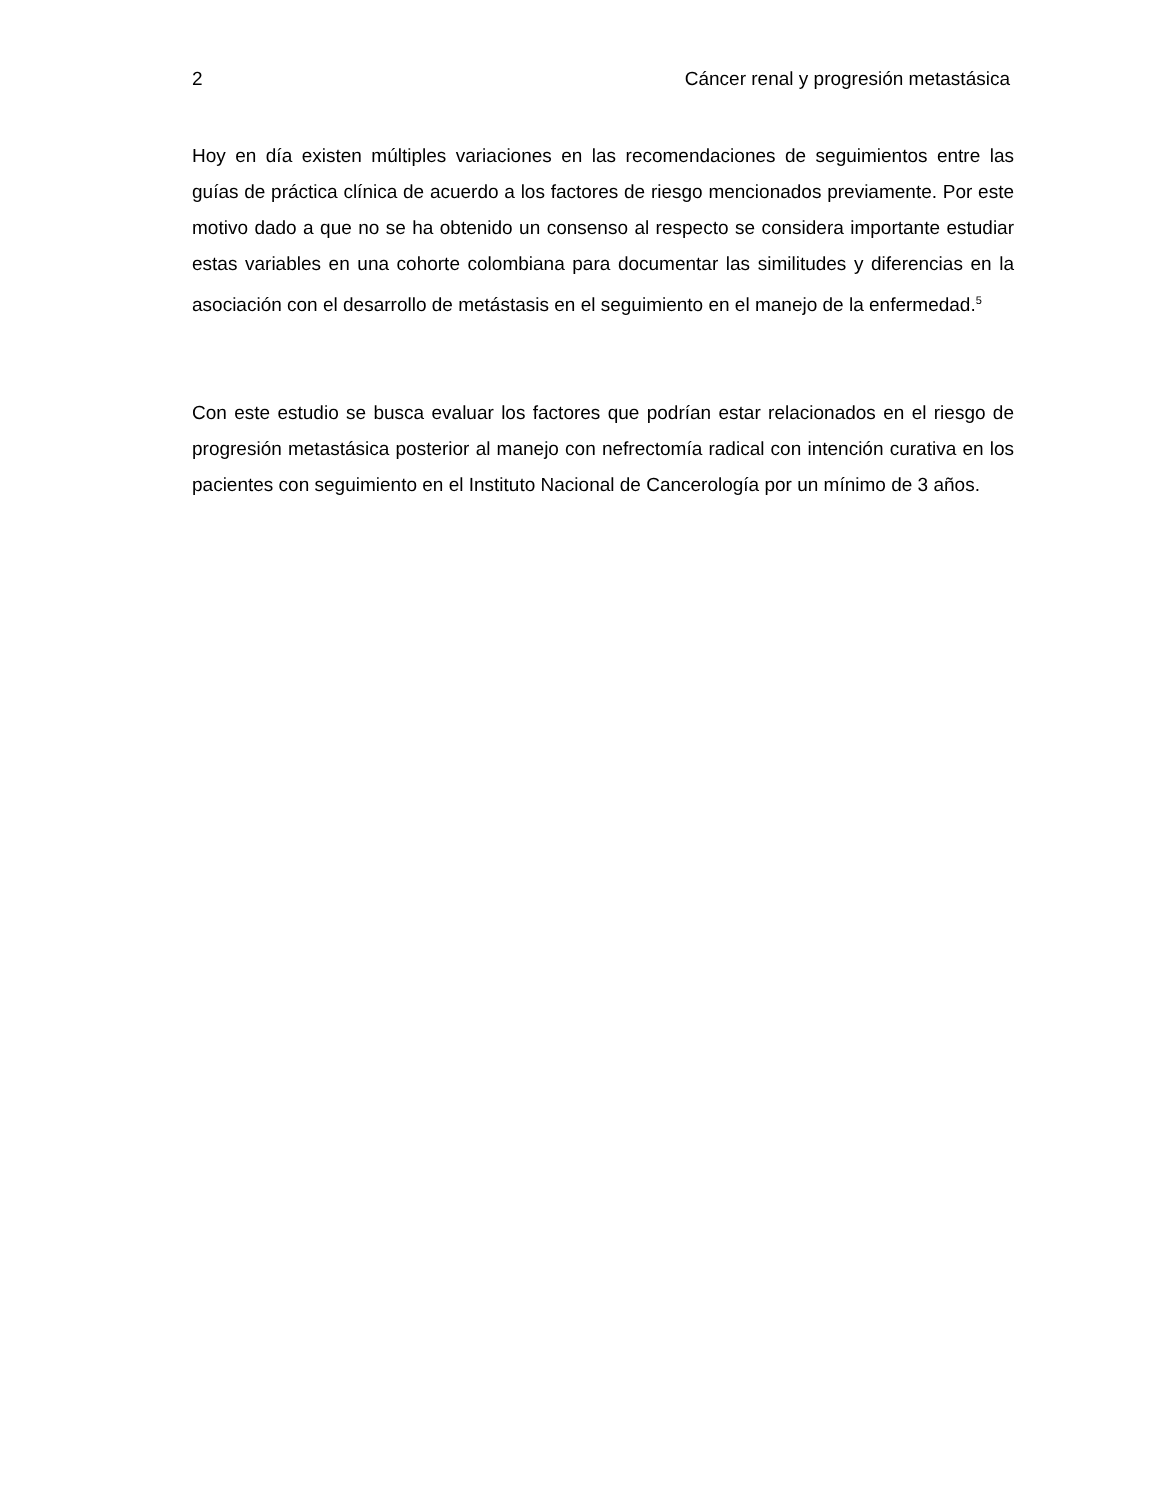2 Cáncer renal y progresión metastásica
Hoy en día existen múltiples variaciones en las recomendaciones de seguimientos entre las guías de práctica clínica de acuerdo a los factores de riesgo mencionados previamente. Por este motivo dado a que no se ha obtenido un consenso al respecto se considera importante estudiar estas variables en una cohorte colombiana para documentar las similitudes y diferencias en la asociación con el desarrollo de metástasis en el seguimiento en el manejo de la enfermedad.<sup>5</sup>
Con este estudio se busca evaluar los factores que podrían estar relacionados en el riesgo de progresión metastásica posterior al manejo con nefrectomía radical con intención curativa en los pacientes con seguimiento en el Instituto Nacional de Cancerología por un mínimo de 3 años.